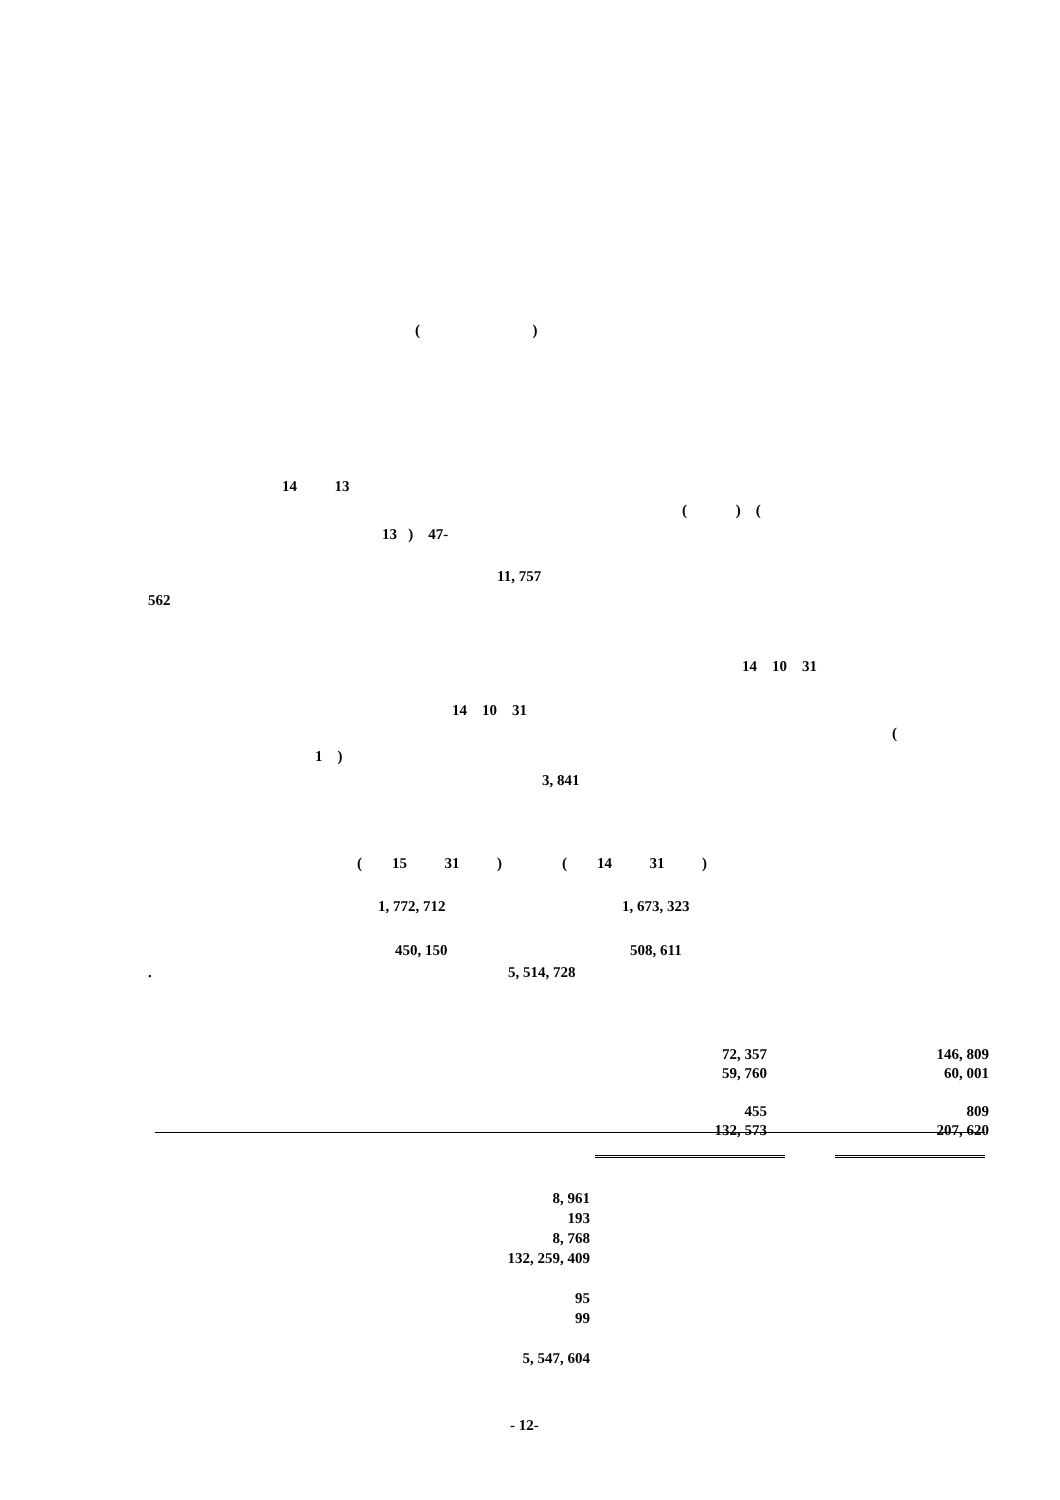( )
14 13
( ) (
13 ) 47-
11, 757
562
14 10 31
14 10 31
(
1 )
3, 841
( 15 31 ) ( 14 31 )
1, 772, 712
1, 673, 323
450, 150
508, 611
.
5, 514, 728
| | 72, 357 | 146, 809 |
| | 59, 760 | 60, 001 |
| | 455 | 809 |
| | 132, 573 | 207, 620 |
8, 961 193 8, 768 132, 259, 409 95 99 5, 547, 604
- 12-